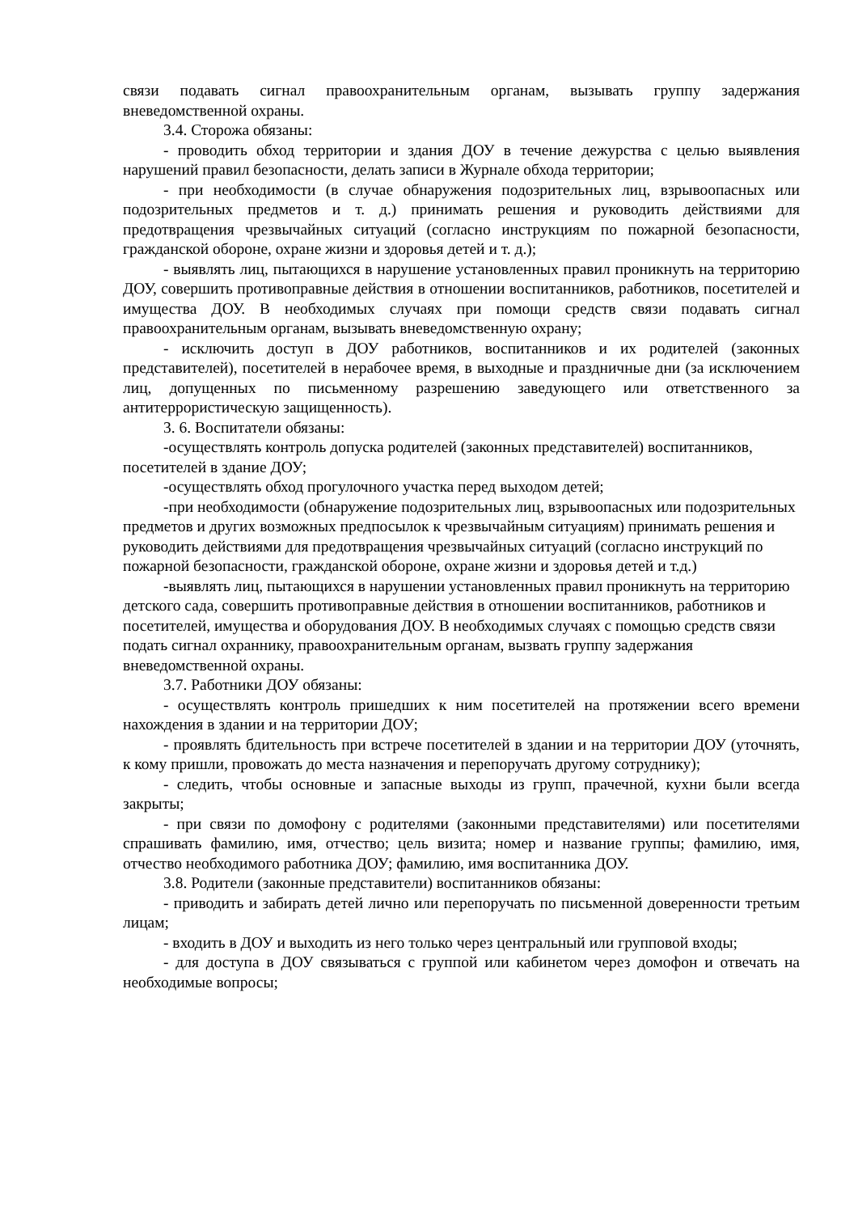связи подавать сигнал правоохранительным органам, вызывать группу задержания вневедомственной охраны.
3.4. Сторожа обязаны:
- проводить обход территории и здания ДОУ в течение дежурства с целью выявления нарушений правил безопасности, делать записи в Журнале обхода территории;
- при необходимости (в случае обнаружения подозрительных лиц, взрывоопасных или подозрительных предметов и т. д.) принимать решения и руководить действиями для предотвращения чрезвычайных ситуаций (согласно инструкциям по пожарной безопасности, гражданской обороне, охране жизни и здоровья детей и т. д.);
- выявлять лиц, пытающихся в нарушение установленных правил проникнуть на территорию ДОУ, совершить противоправные действия в отношении воспитанников, работников, посетителей и имущества ДОУ. В необходимых случаях при помощи средств связи подавать сигнал правоохранительным органам, вызывать вневедомственную охрану;
- исключить доступ в ДОУ работников, воспитанников и их родителей (законных представителей), посетителей в нерабочее время, в выходные и праздничные дни (за исключением лиц, допущенных по письменному разрешению заведующего или ответственного за антитеррористическую защищенность).
3. 6. Воспитатели обязаны:
-осуществлять контроль допуска родителей (законных представителей) воспитанников, посетителей в здание ДОУ;
-осуществлять обход прогулочного участка перед выходом детей;
-при необходимости (обнаружение подозрительных лиц, взрывоопасных или подозрительных предметов и других возможных предпосылок к чрезвычайным ситуациям) принимать решения и руководить действиями для предотвращения чрезвычайных ситуаций (согласно инструкций по пожарной безопасности, гражданской обороне, охране жизни и здоровья детей и т.д.)
-выявлять лиц, пытающихся в нарушении установленных правил проникнуть на территорию детского сада, совершить противоправные действия в отношении воспитанников, работников и посетителей, имущества и оборудования ДОУ. В необходимых случаях с помощью средств связи подать сигнал охраннику, правоохранительным органам, вызвать группу задержания вневедомственной охраны.
3.7. Работники ДОУ обязаны:
- осуществлять контроль пришедших к ним посетителей на протяжении всего времени нахождения в здании и на территории ДОУ;
- проявлять бдительность при встрече посетителей в здании и на территории ДОУ (уточнять, к кому пришли, провожать до места назначения и перепоручать другому сотруднику);
- следить, чтобы основные и запасные выходы из групп, прачечной, кухни были всегда закрыты;
- при связи по домофону с родителями (законными представителями) или посетителями спрашивать фамилию, имя, отчество; цель визита; номер и название группы; фамилию, имя, отчество необходимого работника ДОУ; фамилию, имя воспитанника ДОУ.
3.8. Родители (законные представители) воспитанников обязаны:
- приводить и забирать детей лично или перепоручать по письменной доверенности третьим лицам;
- входить в ДОУ и выходить из него только через центральный или групповой входы;
- для доступа в ДОУ связываться с группой или кабинетом через домофон и отвечать на необходимые вопросы;